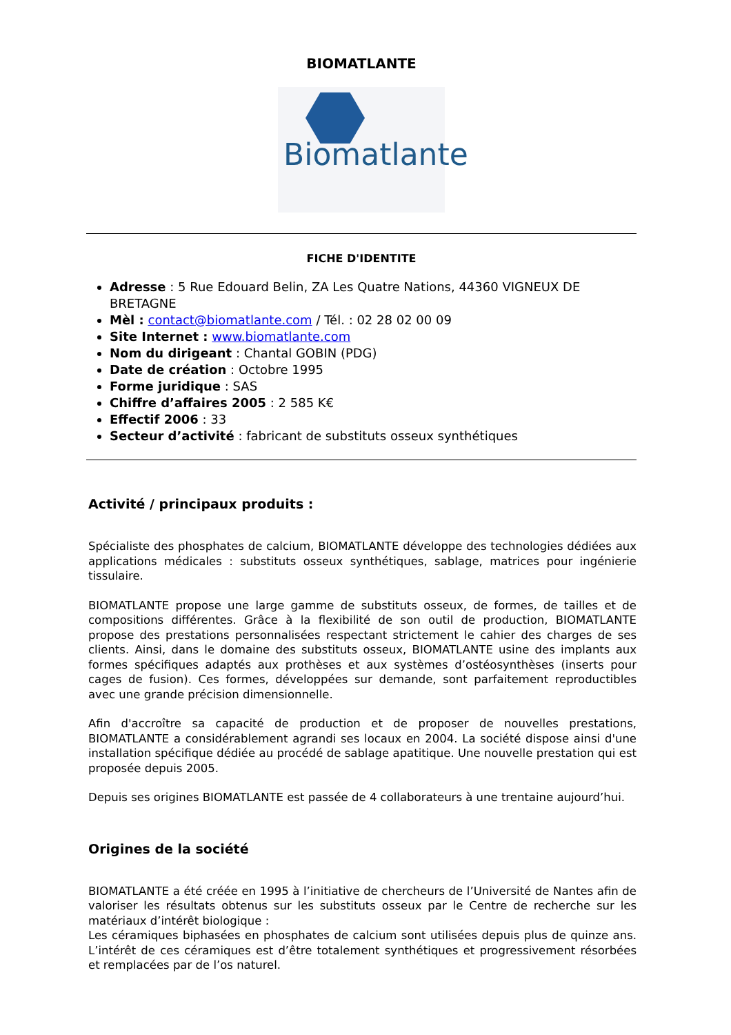BIOMATLANTE
Biomatlante
FICHE D'IDENTITE
Adresse : 5 Rue Edouard Belin, ZA Les Quatre Nations, 44360 VIGNEUX DE BRETAGNE
Mèl : contact@biomatlante.com / Tél. : 02 28 02 00 09
Site Internet : www.biomatlante.com
Nom du dirigeant : Chantal GOBIN (PDG)
Date de création : Octobre 1995
Forme juridique : SAS
Chiffre d’affaires 2005 : 2 585 K€
Effectif 2006 : 33
Secteur d’activité : fabricant de substituts osseux synthétiques
Activité / principaux produits :
Spécialiste des phosphates de calcium, BIOMATLANTE développe des technologies dédiées aux applications médicales : substituts osseux synthétiques, sablage, matrices pour ingénierie tissulaire.
BIOMATLANTE propose une large gamme de substituts osseux, de formes, de tailles et de compositions différentes. Grâce à la flexibilité de son outil de production, BIOMATLANTE propose des prestations personnalisées respectant strictement le cahier des charges de ses clients. Ainsi, dans le domaine des substituts osseux, BIOMATLANTE usine des implants aux formes spécifiques adaptés aux prothèses et aux systèmes d’ostéosynthèses (inserts pour cages de fusion). Ces formes, développées sur demande, sont parfaitement reproductibles avec une grande précision dimensionnelle.
Afin d'accroître sa capacité de production et de proposer de nouvelles prestations, BIOMATLANTE a considérablement agrandi ses locaux en 2004. La société dispose ainsi d'une installation spécifique dédiée au procédé de sablage apatitique. Une nouvelle prestation qui est proposée depuis 2005.
Depuis ses origines BIOMATLANTE est passée de 4 collaborateurs à une trentaine aujourd’hui.
Origines de la société
BIOMATLANTE a été créée en 1995 à l’initiative de chercheurs de l’Université de Nantes afin de valoriser les résultats obtenus sur les substituts osseux par le Centre de recherche sur les matériaux d’intérêt biologique :
Les céramiques biphasées en phosphates de calcium sont utilisées depuis plus de quinze ans. L’intérêt de ces céramiques est d’être totalement synthétiques et progressivement résorbées et remplacées par de l’os naturel.